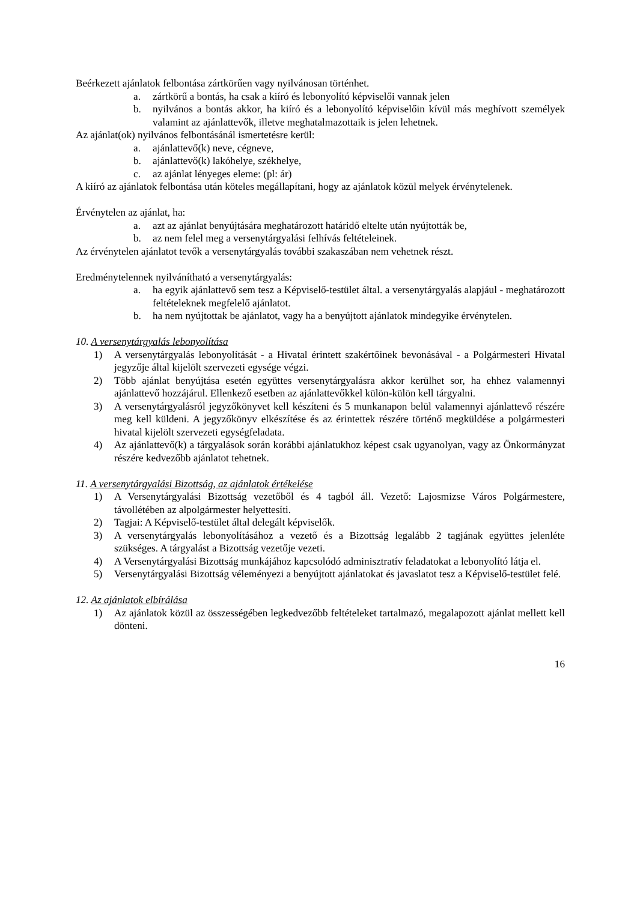Beérkezett ajánlatok felbontása zártkörűen vagy nyilvánosan történhet.
a. zártkörű a bontás, ha csak a kiíró és lebonyolító képviselői vannak jelen
b. nyilvános a bontás akkor, ha kiíró és a lebonyolító képviselőin kívül más meghívott személyek valamint az ajánlattevők, illetve meghatalmazottaik is jelen lehetnek.
Az ajánlat(ok) nyilvános felbontásánál ismertetésre kerül:
a. ajánlattevő(k) neve, cégneve,
b. ajánlattevő(k) lakóhelye, székhelye,
c. az ajánlat lényeges eleme: (pl: ár)
A kiíró az ajánlatok felbontása után köteles megállapítani, hogy az ajánlatok közül melyek érvénytelenek.
Érvénytelen az ajánlat, ha:
a. azt az ajánlat benyújtására meghatározott határidő eltelte után nyújtották be,
b. az nem felel meg a versenytárgyalási felhívás feltételeinek.
Az érvénytelen ajánlatot tevők a versenytárgyalás további szakaszában nem vehetnek részt.
Eredménytelennek nyilvánítható a versenytárgyalás:
a. ha egyik ajánlattevő sem tesz a Képviselő-testület által. a versenytárgyalás alapjául - meghatározott feltételeknek megfelelő ajánlatot.
b. ha nem nyújtottak be ajánlatot, vagy ha a benyújtott ajánlatok mindegyike érvénytelen.
10. A versenytárgyalás lebonyolítása
1) A versenytárgyalás lebonyolítását - a Hivatal érintett szakértőinek bevonásával - a Polgármesteri Hivatal jegyzője által kijelölt szervezeti egysége végzi.
2) Több ajánlat benyújtása esetén együttes versenytárgyalásra akkor kerülhet sor, ha ehhez valamennyi ajánlattevő hozzájárul. Ellenkező esetben az ajánlattevőkkel külön-külön kell tárgyalni.
3) A versenytárgyalásról jegyzőkönyvet kell készíteni és 5 munkanapon belül valamennyi ajánlattevő részére meg kell küldeni. A jegyzőkönyv elkészítése és az érintettek részére történő megküldése a polgármesteri hivatal kijelölt szervezeti egységfeladata.
4) Az ajánlattevő(k) a tárgyalások során korábbi ajánlatukhoz képest csak ugyanolyan, vagy az Önkormányzat részére kedvezőbb ajánlatot tehetnek.
11. A versenytárgyalási Bizottság, az ajánlatok értékelése
1) A Versenytárgyalási Bizottság vezetőből és 4 tagból áll. Vezető: Lajosmizse Város Polgármestere, távollétében az alpolgármester helyettesíti.
2) Tagjai: A Képviselő-testület által delegált képviselők.
3) A versenytárgyalás lebonyolításához a vezető és a Bizottság legalább 2 tagjának együttes jelenléte szükséges. A tárgyalást a Bizottság vezetője vezeti.
4) A Versenytárgyalási Bizottság munkájához kapcsolódó adminisztratív feladatokat a lebonyolító látja el.
5) Versenytárgyalási Bizottság véleményezi a benyújtott ajánlatokat és javaslatot tesz a Képviselő-testület felé.
12. Az ajánlatok elbírálása
1) Az ajánlatok közül az összességében legkedvezőbb feltételeket tartalmazó, megalapozott ajánlat mellett kell dönteni.
16